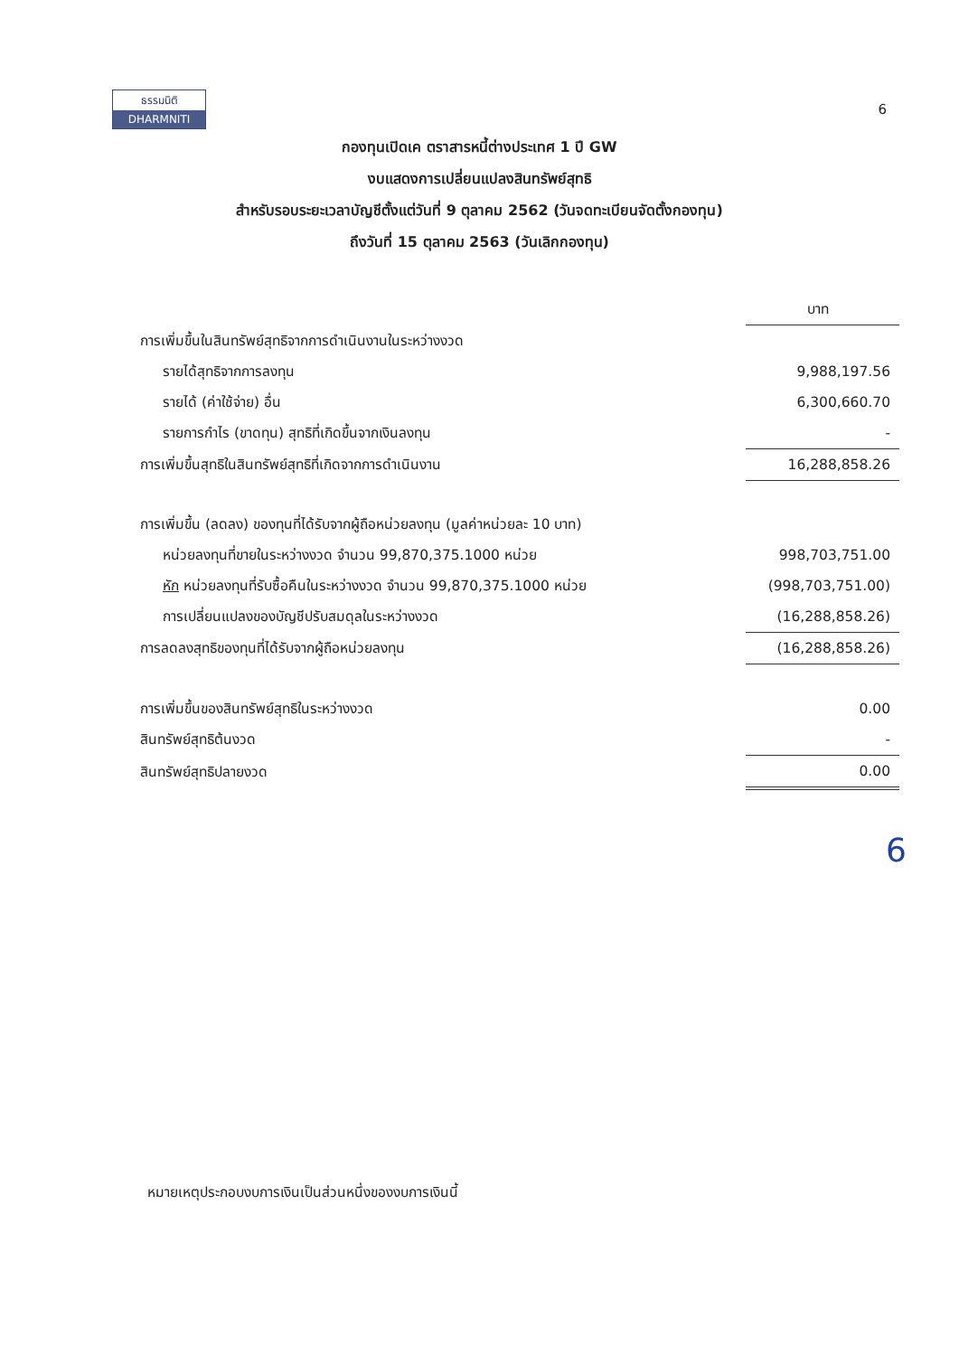ธรรมนิติ
DHARMNITI
6
กองทุนเปิดเค ตราสารหนี้ต่างประเทศ 1 ปี GW
งบแสดงการเปลี่ยนแปลงสินทรัพย์สุทธิ
สำหรับรอบระยะเวลาบัญชีตั้งแต่วันที่ 9 ตุลาคม 2562 (วันจดทะเบียนจัดตั้งกองทุน)
ถึงวันที่ 15 ตุลาคม 2563 (วันเลิกกองทุน)
| | บาท |
| การเพิ่มขึ้นในสินทรัพย์สุทธิจากการดำเนินงานในระหว่างงวด | |
| รายได้สุทธิจากการลงทุน | 9,988,197.56 |
| รายได้ (ค่าใช้จ่าย) อื่น | 6,300,660.70 |
| รายการกำไร (ขาดทุน) สุทธิที่เกิดขึ้นจากเงินลงทุน | - |
| การเพิ่มขึ้นสุทธิในสินทรัพย์สุทธิที่เกิดจากการดำเนินงาน | 16,288,858.26 |
| การเพิ่มขึ้น (ลดลง) ของทุนที่ได้รับจากผู้ถือหน่วยลงทุน (มูลค่าหน่วยละ 10 บาท) | |
| หน่วยลงทุนที่ขายในระหว่างงวด จำนวน 99,870,375.1000 หน่วย | 998,703,751.00 |
| หัก หน่วยลงทุนที่รับซื้อคืนในระหว่างงวด จำนวน 99,870,375.1000 หน่วย | (998,703,751.00) |
| การเปลี่ยนแปลงของบัญชีปรับสมดุลในระหว่างงวด | (16,288,858.26) |
| การลดลงสุทธิของทุนที่ได้รับจากผู้ถือหน่วยลงทุน | (16,288,858.26) |
| การเพิ่มขึ้นของสินทรัพย์สุทธิในระหว่างงวด | 0.00 |
| สินทรัพย์สุทธิต้นงวด | - |
| สินทรัพย์สุทธิปลายงวด | 0.00 |
6
หมายเหตุประกอบงบการเงินเป็นส่วนหนึ่งของงบการเงินนี้